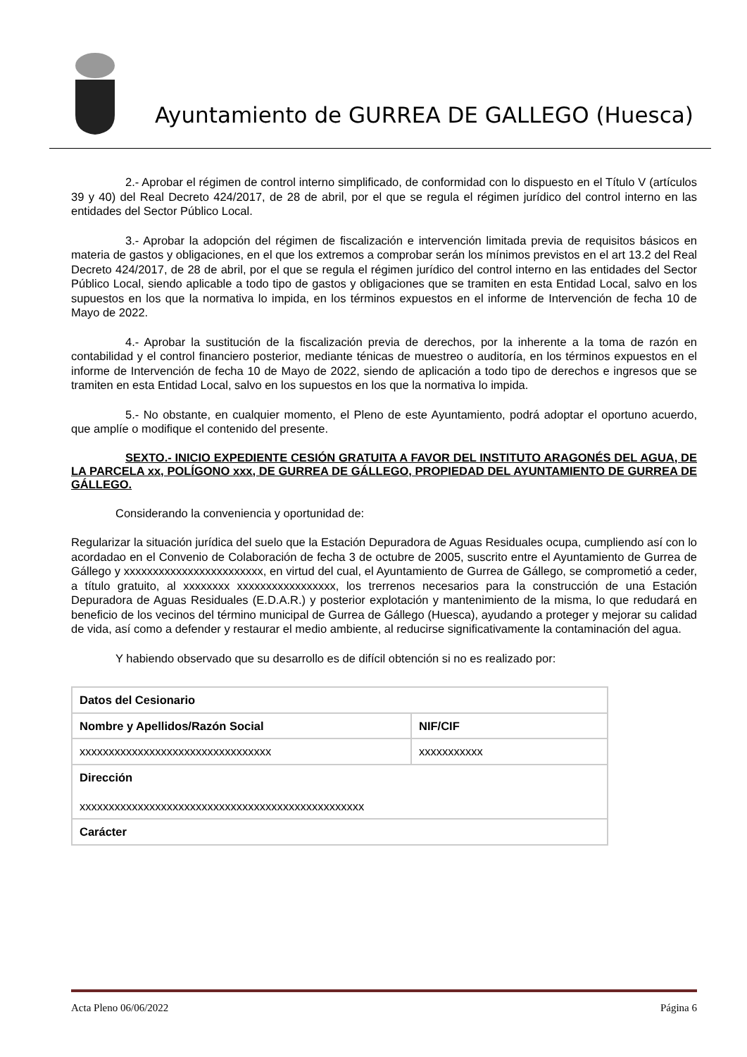Ayuntamiento de GURREA DE GALLEGO (Huesca)
2.- Aprobar el régimen de control interno simplificado, de conformidad con lo dispuesto en el Título V (artículos 39 y 40) del Real Decreto 424/2017, de 28 de abril, por el que se regula el régimen jurídico del control interno en las entidades del Sector Público Local.
3.- Aprobar la adopción del régimen de fiscalización e intervención limitada previa de requisitos básicos en materia de gastos y obligaciones, en el que los extremos a comprobar serán los mínimos previstos en el art 13.2 del Real Decreto 424/2017, de 28 de abril, por el que se regula el régimen jurídico del control interno en las entidades del Sector Público Local, siendo aplicable a todo tipo de gastos y obligaciones que se tramiten en esta Entidad Local, salvo en los supuestos en los que la normativa lo impida, en los términos expuestos en el informe de Intervención de fecha 10 de Mayo de 2022.
4.- Aprobar la sustitución de la fiscalización previa de derechos, por la inherente a la toma de razón en contabilidad y el control financiero posterior, mediante ténicas de muestreo o auditoría, en los términos expuestos en el informe de Intervención de fecha 10 de Mayo de 2022, siendo de aplicación a todo tipo de derechos e ingresos que se tramiten en esta Entidad Local, salvo en los supuestos en los que la normativa lo impida.
5.- No obstante, en cualquier momento, el Pleno de este Ayuntamiento, podrá adoptar el oportuno acuerdo, que amplíe o modifique el contenido del presente.
SEXTO.- INICIO EXPEDIENTE CESIÓN GRATUITA A FAVOR DEL INSTITUTO ARAGONÉS DEL AGUA, DE LA PARCELA xx, POLÍGONO xxx, DE GURREA DE GÁLLEGO, PROPIEDAD DEL AYUNTAMIENTO DE GURREA DE GÁLLEGO.
Considerando la conveniencia y oportunidad de:
Regularizar la situación jurídica del suelo que la Estación Depuradora de Aguas Residuales ocupa, cumpliendo así con lo acordadao en el Convenio de Colaboración de fecha 3 de octubre de 2005, suscrito entre el Ayuntamiento de Gurrea de Gállego y xxxxxxxxxxxxxxxxxxxxxxxx, en virtud del cual, el Ayuntamiento de Gurrea de Gállego, se comprometió a ceder, a título gratuito, al xxxxxxxx xxxxxxxxxxxxxxxxx, los trerrenos necesarios para la construcción de una Estación Depuradora de Aguas Residuales (E.D.A.R.) y posterior explotación y mantenimiento de la misma, lo que redudará en beneficio de los vecinos del término municipal de Gurrea de Gállego (Huesca), ayudando a proteger y mejorar su calidad de vida, así como a defender y restaurar el medio ambiente, al reducirse significativamente la contaminación del agua.
Y habiendo observado que su desarrollo es de difícil obtención si no es realizado por:
| Datos del Cesionario | |
| --- | --- |
| Nombre y Apellidos/Razón Social | NIF/CIF |
| xxxxxxxxxxxxxxxxxxxxxxxxxxxxxxxxx | xxxxxxxxxxx |
| Dirección xxxxxxxxxxxxxxxxxxxxxxxxxxxxxxxxxxxxxxxxxxxxxxxxx | |
| Carácter | |
Acta Pleno 06/06/2022 Página 6